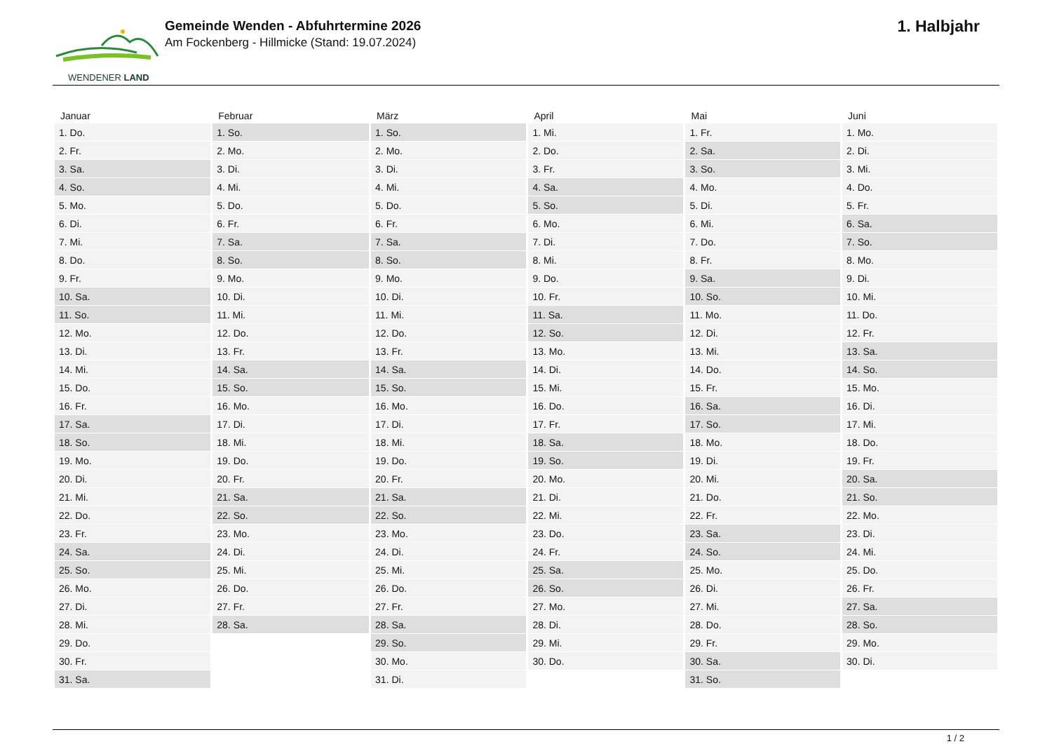WENDENER LAND
Gemeinde Wenden - Abfuhrtermine 2026
Am Fockenberg - Hillmicke (Stand: 19.07.2024)
1. Halbjahr
| Januar | Februar | März | April | Mai | Juni |
| --- | --- | --- | --- | --- | --- |
| 1. Do. | 1. So. | 1. So. | 1. Mi. | 1. Fr. | 1. Mo. |
| 2. Fr. | 2. Mo. | 2. Mo. | 2. Do. | 2. Sa. | 2. Di. |
| 3. Sa. | 3. Di. | 3. Di. | 3. Fr. | 3. So. | 3. Mi. |
| 4. So. | 4. Mi. | 4. Mi. | 4. Sa. | 4. Mo. | 4. Do. |
| 5. Mo. | 5. Do. | 5. Do. | 5. So. | 5. Di. | 5. Fr. |
| 6. Di. | 6. Fr. | 6. Fr. | 6. Mo. | 6. Mi. | 6. Sa. |
| 7. Mi. | 7. Sa. | 7. Sa. | 7. Di. | 7. Do. | 7. So. |
| 8. Do. | 8. So. | 8. So. | 8. Mi. | 8. Fr. | 8. Mo. |
| 9. Fr. | 9. Mo. | 9. Mo. | 9. Do. | 9. Sa. | 9. Di. |
| 10. Sa. | 10. Di. | 10. Di. | 10. Fr. | 10. So. | 10. Mi. |
| 11. So. | 11. Mi. | 11. Mi. | 11. Sa. | 11. Mo. | 11. Do. |
| 12. Mo. | 12. Do. | 12. Do. | 12. So. | 12. Di. | 12. Fr. |
| 13. Di. | 13. Fr. | 13. Fr. | 13. Mo. | 13. Mi. | 13. Sa. |
| 14. Mi. | 14. Sa. | 14. Sa. | 14. Di. | 14. Do. | 14. So. |
| 15. Do. | 15. So. | 15. So. | 15. Mi. | 15. Fr. | 15. Mo. |
| 16. Fr. | 16. Mo. | 16. Mo. | 16. Do. | 16. Sa. | 16. Di. |
| 17. Sa. | 17. Di. | 17. Di. | 17. Fr. | 17. So. | 17. Mi. |
| 18. So. | 18. Mi. | 18. Mi. | 18. Sa. | 18. Mo. | 18. Do. |
| 19. Mo. | 19. Do. | 19. Do. | 19. So. | 19. Di. | 19. Fr. |
| 20. Di. | 20. Fr. | 20. Fr. | 20. Mo. | 20. Mi. | 20. Sa. |
| 21. Mi. | 21. Sa. | 21. Sa. | 21. Di. | 21. Do. | 21. So. |
| 22. Do. | 22. So. | 22. So. | 22. Mi. | 22. Fr. | 22. Mo. |
| 23. Fr. | 23. Mo. | 23. Mo. | 23. Do. | 23. Sa. | 23. Di. |
| 24. Sa. | 24. Di. | 24. Di. | 24. Fr. | 24. So. | 24. Mi. |
| 25. So. | 25. Mi. | 25. Mi. | 25. Sa. | 25. Mo. | 25. Do. |
| 26. Mo. | 26. Do. | 26. Do. | 26. So. | 26. Di. | 26. Fr. |
| 27. Di. | 27. Fr. | 27. Fr. | 27. Mo. | 27. Mi. | 27. Sa. |
| 28. Mi. | 28. Sa. | 28. Sa. | 28. Di. | 28. Do. | 28. So. |
| 29. Do. | | 29. So. | 29. Mi. | 29. Fr. | 29. Mo. |
| 30. Fr. | | 30. Mo. | 30. Do. | 30. Sa. | 30. Di. |
| 31. Sa. | | 31. Di. | | 31. So. | |
1 / 2